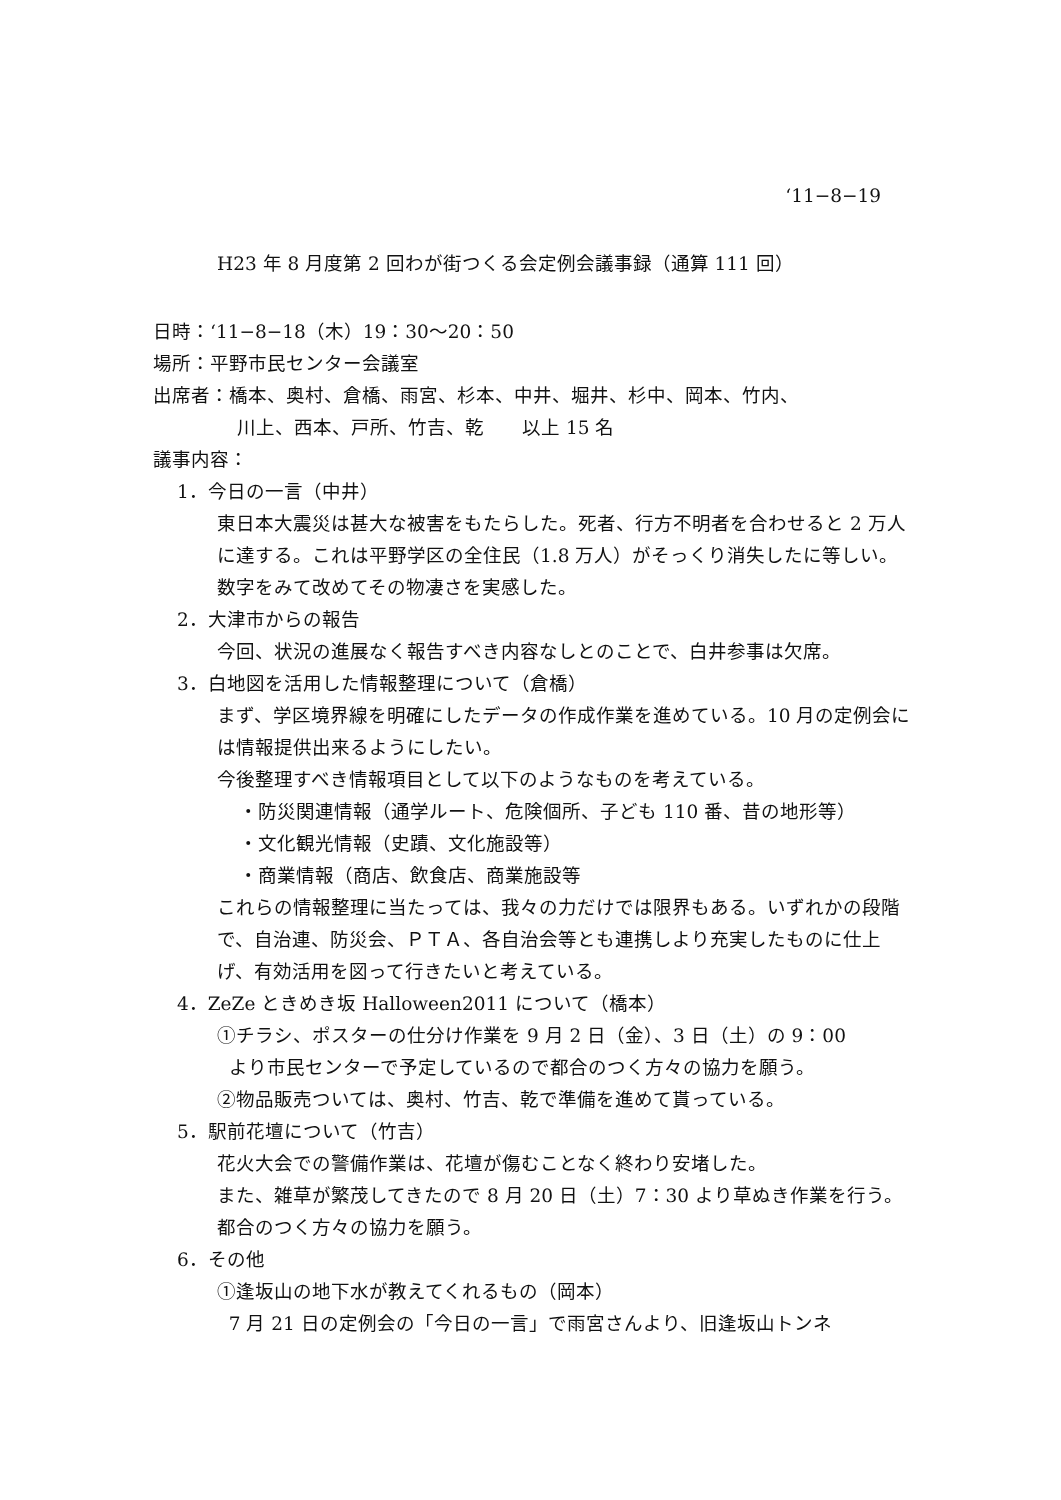‘11−8−19
H23 年 8 月度第 2 回わが街つくる会定例会議事録（通算 111 回）
日時：‘11−8−18（木）19：30〜20：50
場所：平野市民センター会議室
出席者：橋本、奥村、倉橋、雨宮、杉本、中井、堀井、杉中、岡本、竹内、
川上、西本、戸所、竹吉、乾　　以上 15 名
議事内容：
1．今日の一言（中井）
東日本大震災は甚大な被害をもたらした。死者、行方不明者を合わせると 2 万人に達する。これは平野学区の全住民（1.8 万人）がそっくり消失したに等しい。数字をみて改めてその物凄さを実感した。
2．大津市からの報告
今回、状況の進展なく報告すべき内容なしとのことで、白井参事は欠席。
3．白地図を活用した情報整理について（倉橋）
まず、学区境界線を明確にしたデータの作成作業を進めている。10 月の定例会には情報提供出来るようにしたい。
今後整理すべき情報項目として以下のようなものを考えている。
・防災関連情報（通学ルート、危険個所、子ども 110 番、昔の地形等）
・文化観光情報（史蹟、文化施設等）
・商業情報（商店、飲食店、商業施設等
これらの情報整理に当たっては、我々の力だけでは限界もある。いずれかの段階で、自治連、防災会、ＰＴＡ、各自治会等とも連携しより充実したものに仕上げ、有効活用を図って行きたいと考えている。
4．ZeZe ときめき坂 Halloween2011 について（橋本）
①チラシ、ポスターの仕分け作業を 9 月 2 日（金）、3 日（土）の 9：00
より市民センターで予定しているので都合のつく方々の協力を願う。
②物品販売ついては、奥村、竹吉、乾で準備を進めて貰っている。
5．駅前花壇について（竹吉）
花火大会での警備作業は、花壇が傷むことなく終わり安堵した。
また、雑草が繁茂してきたので 8 月 20 日（土）7：30 より草ぬき作業を行う。都合のつく方々の協力を願う。
6．その他
①逢坂山の地下水が教えてくれるもの（岡本）
7 月 21 日の定例会の「今日の一言」で雨宮さんより、旧逢坂山トンネ